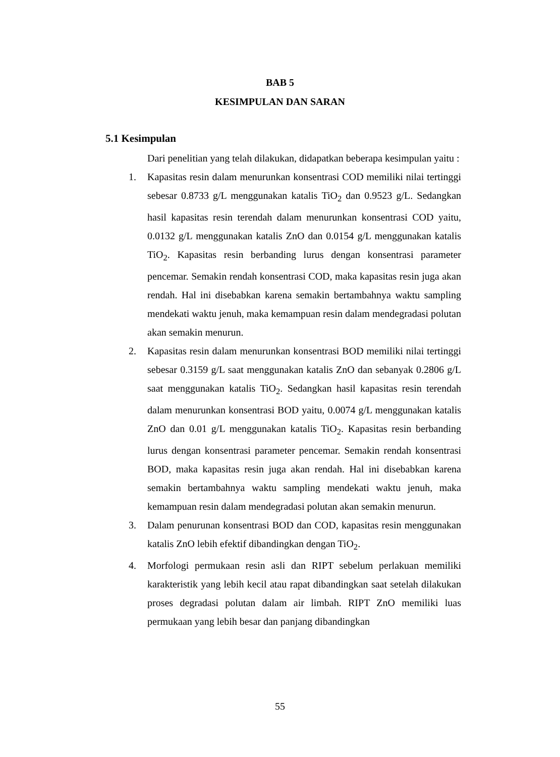BAB 5
KESIMPULAN DAN SARAN
5.1 Kesimpulan
Dari penelitian yang telah dilakukan, didapatkan beberapa kesimpulan yaitu :
1. Kapasitas resin dalam menurunkan konsentrasi COD memiliki nilai tertinggi sebesar 0.8733 g/L menggunakan katalis TiO<sub>2</sub> dan 0.9523 g/L. Sedangkan hasil kapasitas resin terendah dalam menurunkan konsentrasi COD yaitu, 0.0132 g/L menggunakan katalis ZnO dan 0.0154 g/L menggunakan katalis TiO<sub>2</sub>. Kapasitas resin berbanding lurus dengan konsentrasi parameter pencemar. Semakin rendah konsentrasi COD, maka kapasitas resin juga akan rendah. Hal ini disebabkan karena semakin bertambahnya waktu sampling mendekati waktu jenuh, maka kemampuan resin dalam mendegradasi polutan akan semakin menurun.
2. Kapasitas resin dalam menurunkan konsentrasi BOD memiliki nilai tertinggi sebesar 0.3159 g/L saat menggunakan katalis ZnO dan sebanyak 0.2806 g/L saat menggunakan katalis TiO<sub>2</sub>. Sedangkan hasil kapasitas resin terendah dalam menurunkan konsentrasi BOD yaitu, 0.0074 g/L menggunakan katalis ZnO dan 0.01 g/L menggunakan katalis TiO<sub>2</sub>. Kapasitas resin berbanding lurus dengan konsentrasi parameter pencemar. Semakin rendah konsentrasi BOD, maka kapasitas resin juga akan rendah. Hal ini disebabkan karena semakin bertambahnya waktu sampling mendekati waktu jenuh, maka kemampuan resin dalam mendegradasi polutan akan semakin menurun.
3. Dalam penurunan konsentrasi BOD dan COD, kapasitas resin menggunakan katalis ZnO lebih efektif dibandingkan dengan TiO<sub>2</sub>.
4. Morfologi permukaan resin asli dan RIPT sebelum perlakuan memiliki karakteristik yang lebih kecil atau rapat dibandingkan saat setelah dilakukan proses degradasi polutan dalam air limbah. RIPT ZnO memiliki luas permukaan yang lebih besar dan panjang dibandingkan
55